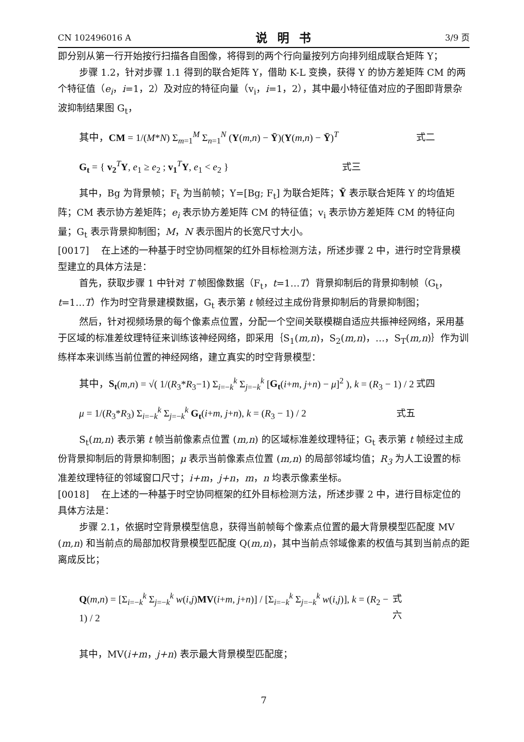CN 102496016 A 说明书 3/9 页
即分别从第一行开始按行扫描各自图像，将得到的两个行向量按列方向排列组成联合矩阵 Y；
步骤 1.2，针对步骤 1.1 得到的联合矩阵 Y，借助 K-L 变换，获得 Y 的协方差矩阵 CM 的两个特征值（e<sub>i</sub>，i=1，2）及对应的特征向量（v<sub>i</sub>，i=1，2），其中最小特征值对应的子图即背景杂波抑制结果图 G<sub>t</sub>，
其中，CM = 1/(M*N) Σ<sub>m=1</sub><sup>M</sup> Σ<sub>n=1</sub><sup>N</sup> (Y(m,n) − Ȳ)(Y(m,n) − Ȳ)<sup>T</sup> 式二
G<sub>t</sub> = { v<sub>2</sub><sup>T</sup>Y, e<sub>1</sub> ≥ e<sub>2</sub> ; v<sub>1</sub><sup>T</sup>Y, e<sub>1</sub> < e<sub>2</sub> } 式三
其中，Bg 为背景帧；F<sub>t</sub> 为当前帧；Y=[Bg; F<sub>t</sub>] 为联合矩阵；Ȳ 表示联合矩阵 Y 的均值矩阵；CM 表示协方差矩阵；e<sub>i</sub> 表示协方差矩阵 CM 的特征值；v<sub>i</sub> 表示协方差矩阵 CM 的特征向量；G<sub>t</sub> 表示背景抑制图；M，N 表示图片的长宽尺寸大小。
[0017]　 在上述的一种基于时空协同框架的红外目标检测方法，所述步骤 2 中，进行时空背景模型建立的具体方法是：
首先，获取步骤 1 中针对 T 帧图像数据（F<sub>t</sub>，t=1…T）背景抑制后的背景抑制帧（G<sub>t</sub>，t=1…T）作为时空背景建模数据，G<sub>t</sub> 表示第 t 帧经过主成份背景抑制后的背景抑制图；
然后，针对视频场景的每个像素点位置，分配一个空间关联模糊自适应共振神经网络，采用基于区域的标准差纹理特征来训练该神经网络，即采用｛S<sub>1</sub>(m,n)，S<sub>2</sub>(m,n)，…，S<sub>T</sub>(m,n)｝作为训练样本来训练当前位置的神经网络，建立真实的时空背景模型：
其中，S<sub>t</sub>(m,n) = √( 1/(R<sub>3</sub>*R<sub>3</sub>−1) Σ<sub>i=−k</sub><sup>k</sup> Σ<sub>j=−k</sub><sup>k</sup> [G<sub>t</sub>(i+m, j+n) − μ]<sup>2</sup> ), k = (R<sub>3</sub> − 1) / 2 式四
μ = 1/(R<sub>3</sub>*R<sub>3</sub>) Σ<sub>i=−k</sub><sup>k</sup> Σ<sub>j=−k</sub><sup>k</sup> G<sub>t</sub>(i+m, j+n), k = (R<sub>3</sub> − 1) / 2 式五
S<sub>t</sub>(m,n) 表示第 t 帧当前像素点位置 (m,n) 的区域标准差纹理特征；G<sub>t</sub> 表示第 t 帧经过主成份背景抑制后的背景抑制图；μ 表示当前像素点位置 (m,n) 的局部邻域均值；R<sub>3</sub> 为人工设置的标准差纹理特征的邻域窗口尺寸；i+m，j+n，m，n 均表示像素坐标。
[0018]　 在上述的一种基于时空协同框架的红外目标检测方法，所述步骤 2 中，进行目标定位的具体方法是：
步骤 2.1，依据时空背景模型信息，获得当前帧每个像素点位置的最大背景模型匹配度 MV (m,n) 和当前点的局部加权背景模型匹配度 Q(m,n)，其中当前点邻域像素的权值与其到当前点的距离成反比；
Q(m,n) = [Σ<sub>i=−k</sub><sup>k</sup> Σ<sub>j=−k</sub><sup>k</sup> w(i,j)MV(i+m, j+n)] / [Σ<sub>i=−k</sub><sup>k</sup> Σ<sub>j=−k</sub><sup>k</sup> w(i,j)], k = (R<sub>2</sub> − 1) / 2 式六
其中，MV(i+m，j+n) 表示最大背景模型匹配度；
7